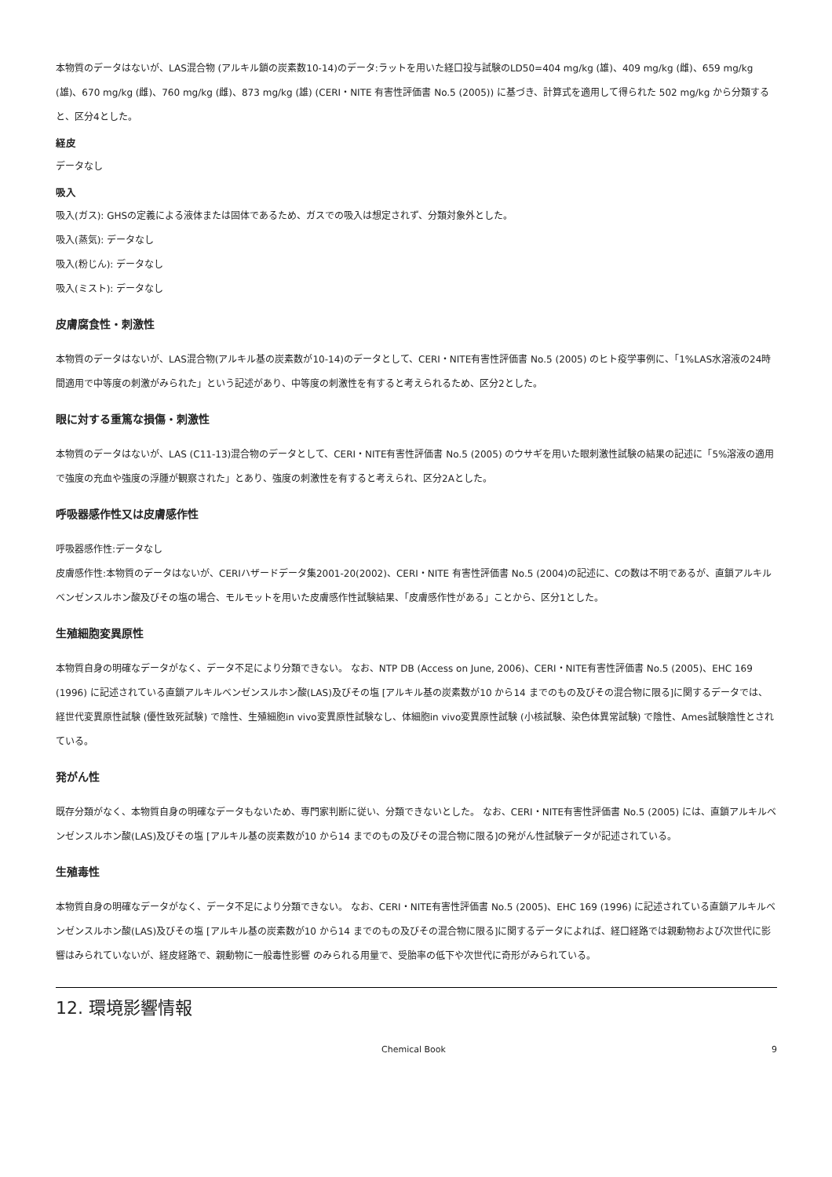本物質のデータはないが、LAS混合物 (アルキル鎖の炭素数10-14)のデータ:ラットを用いた経口投与試験のLD50=404 mg/kg (雄)、409 mg/kg (雌)、659 mg/kg (雄)、670 mg/kg (雌)、760 mg/kg (雌)、873 mg/kg (雄) (CERI・NITE 有害性評価書 No.5 (2005)) に基づき、計算式を適用して得られた 502 mg/kg から分類すると、区分4とした。
経皮
データなし
吸入
吸入(ガス): GHSの定義による液体または固体であるため、ガスでの吸入は想定されず、分類対象外とした。
吸入(蒸気): データなし
吸入(粉じん): データなし
吸入(ミスト): データなし
皮膚腐食性・刺激性
本物質のデータはないが、LAS混合物(アルキル基の炭素数が10-14)のデータとして、CERI・NITE有害性評価書 No.5 (2005) のヒト疫学事例に、「1%LAS水溶液の24時間適用で中等度の刺激がみられた」という記述があり、中等度の刺激性を有すると考えられるため、区分2とした。
眼に対する重篤な損傷・刺激性
本物質のデータはないが、LAS (C11-13)混合物のデータとして、CERI・NITE有害性評価書 No.5 (2005) のウサギを用いた眼刺激性試験の結果の記述に「5%溶液の適用で強度の充血や強度の浮腫が観察された」とあり、強度の刺激性を有すると考えられ、区分2Aとした。
呼吸器感作性又は皮膚感作性
呼吸器感作性:データなし
皮膚感作性:本物質のデータはないが、CERIハザードデータ集2001-20(2002)、CERI・NITE 有害性評価書 No.5 (2004)の記述に、Cの数は不明であるが、直鎖アルキルベンゼンスルホン酸及びその塩の場合、モルモットを用いた皮膚感作性試験結果、「皮膚感作性がある」ことから、区分1とした。
生殖細胞変異原性
本物質自身の明確なデータがなく、データ不足により分類できない。 なお、NTP DB (Access on June, 2006)、CERI・NITE有害性評価書 No.5 (2005)、EHC 169 (1996) に記述されている直鎖アルキルベンゼンスルホン酸(LAS)及びその塩 [アルキル基の炭素数が10 から14 までのもの及びその混合物に限る]に関するデータでは、経世代変異原性試験 (優性致死試験) で陰性、生殖細胞in vivo変異原性試験なし、体細胞in vivo変異原性試験 (小核試験、染色体異常試験) で陰性、Ames試験陰性とされている。
発がん性
既存分類がなく、本物質自身の明確なデータもないため、専門家判断に従い、分類できないとした。 なお、CERI・NITE有害性評価書 No.5 (2005) には、直鎖アルキルベンゼンスルホン酸(LAS)及びその塩 [アルキル基の炭素数が10 から14 までのもの及びその混合物に限る]の発がん性試験データが記述されている。
生殖毒性
本物質自身の明確なデータがなく、データ不足により分類できない。 なお、CERI・NITE有害性評価書 No.5 (2005)、EHC 169 (1996) に記述されている直鎖アルキルベンゼンスルホン酸(LAS)及びその塩 [アルキル基の炭素数が10 から14 までのもの及びその混合物に限る]に関するデータによれば、経口経路では親動物および次世代に影響はみられていないが、経皮経路で、親動物に一般毒性影響 のみられる用量で、受胎率の低下や次世代に奇形がみられている。
12. 環境影響情報
Chemical Book 9